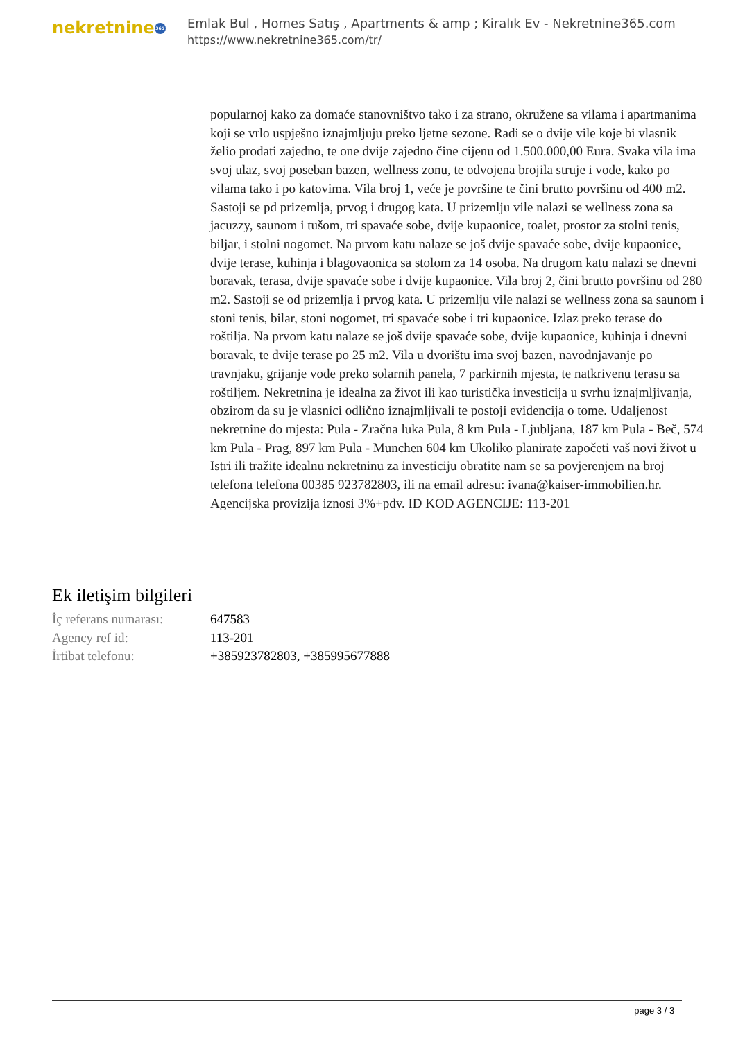nekretnine 365
Emlak Bul , Homes Satış , Apartments & amp ; Kiralık Ev - Nekretnine365.com
https://www.nekretnine365.com/tr/
popularnoj kako za domaće stanovništvo tako i za strano, okružene sa vilama i apartmanima koji se vrlo uspješno iznajmljuju preko ljetne sezone. Radi se o dvije vile koje bi vlasnik želio prodati zajedno, te one dvije zajedno čine cijenu od 1.500.000,00 Eura. Svaka vila ima svoj ulaz, svoj poseban bazen, wellness zonu, te odvojena brojila struje i vode, kako po vilama tako i po katovima. Vila broj 1, veće je površine te čini brutto površinu od 400 m2. Sastoji se pd prizemlja, prvog i drugog kata. U prizemlju vile nalazi se wellness zona sa jacuzzy, saunom i tušom, tri spavaće sobe, dvije kupaonice, toalet, prostor za stolni tenis, biljar, i stolni nogomet. Na prvom katu nalaze se još dvije spavaće sobe, dvije kupaonice, dvije terase, kuhinja i blagovaonica sa stolom za 14 osoba. Na drugom katu nalazi se dnevni boravak, terasa, dvije spavaće sobe i dvije kupaonice. Vila broj 2, čini brutto površinu od 280 m2. Sastoji se od prizemlja i prvog kata. U prizemlju vile nalazi se wellness zona sa saunom i stoni tenis, bilar, stoni nogomet, tri spavaće sobe i tri kupaonice. Izlaz preko terase do roštilja. Na prvom katu nalaze se još dvije spavaće sobe, dvije kupaonice, kuhinja i dnevni boravak, te dvije terase po 25 m2. Vila u dvorištu ima svoj bazen, navodnjavanje po travnjaku, grijanje vode preko solarnih panela, 7 parkirnih mjesta, te natkrivenu terasu sa roštiljem. Nekretnina je idealna za život ili kao turistička investicija u svrhu iznajmljivanja, obzirom da su je vlasnici odlično iznajmljivali te postoji evidencija o tome. Udaljenost nekretnine do mjesta: Pula - Zračna luka Pula, 8 km Pula - Ljubljana, 187 km Pula - Beč, 574 km Pula - Prag, 897 km Pula - Munchen 604 km Ukoliko planirate započeti vaš novi život u Istri ili tražite idealnu nekretninu za investiciju obratite nam se sa povjerenjem na broj telefona telefona 00385 923782803, ili na email adresu: ivana@kaiser-immobilien.hr. Agencijska provizija iznosi 3%+pdv. ID KOD AGENCIJE: 113-201
Ek iletişim bilgileri
| İç referans numarası: | 647583 |
| Agency ref id: | 113-201 |
| İrtibat telefonu: | +385923782803, +385995677888 |
page 3 / 3